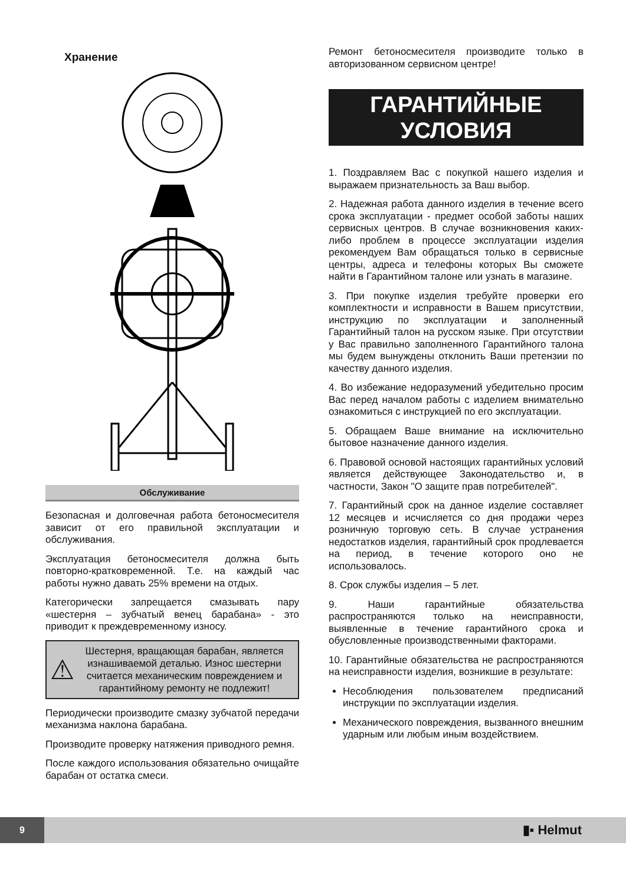Хранение
Обслуживание
Безопасная и долговечная работа бетоносмесителя зависит от его правильной эксплуатации и обслуживания.
Эксплуатация бетоносмесителя должна быть повторно-кратковременной. Т.е. на каждый час работы нужно давать 25% времени на отдых.
Категорически запрещается смазывать пару «шестерня – зубчатый венец барабана» - это приводит к преждевременному износу.
⚠
Шестерня, вращающая барабан, является изнашиваемой деталью. Износ шестерни считается механическим повреждением и гарантийному ремонту не подлежит!
Периодически производите смазку зубчатой передачи механизма наклона барабана.
Производите проверку натяжения приводного ремня.
После каждого использования обязательно очищайте барабан от остатка смеси.
Ремонт бетоносмесителя производите только в авторизованном сервисном центре!
ГАРАНТИЙНЫЕ
УСЛОВИЯ
1. Поздравляем Вас с покупкой нашего изделия и выражаем признательность за Ваш выбор.
2. Надежная работа данного изделия в течение всего срока эксплуатации - предмет особой заботы наших сервисных центров. В случае возникновения каких-либо проблем в процессе эксплуатации изделия рекомендуем Вам обращаться только в сервисные центры, адреса и телефоны которых Вы сможете найти в Гарантийном талоне или узнать в магазине.
3. При покупке изделия требуйте проверки его комплектности и исправности в Вашем присутствии, инструкцию по эксплуатации и заполненный Гарантийный талон на русском языке. При отсутствии у Вас правильно заполненного Гарантийного талона мы будем вынуждены отклонить Ваши претензии по качеству данного изделия.
4. Во избежание недоразумений убедительно просим Вас перед началом работы с изделием внимательно ознакомиться с инструкцией по его эксплуатации.
5. Обращаем Ваше внимание на исключительно бытовое назначение данного изделия.
6. Правовой основой настоящих гарантийных условий является действующее Законодательство и, в частности, Закон "О защите прав потребителей".
7. Гарантийный срок на данное изделие составляет 12 месяцев и исчисляется со дня продажи через розничную торговую сеть. В случае устранения недостатков изделия, гарантийный срок продлевается на период, в течение которого оно не использовалось.
8. Срок службы изделия – 5 лет.
9. Наши гарантийные обязательства распространяются только на неисправности, выявленные в течение гарантийного срока и обусловленные производственными факторами.
10. Гарантийные обязательства не распространяются на неисправности изделия, возникшие в результате:
Несоблюдения пользователем предписаний инструкции по эксплуатации изделия.
Механического повреждения, вызванного внешним ударным или любым иным воздействием.
9
▮▪ Helmut